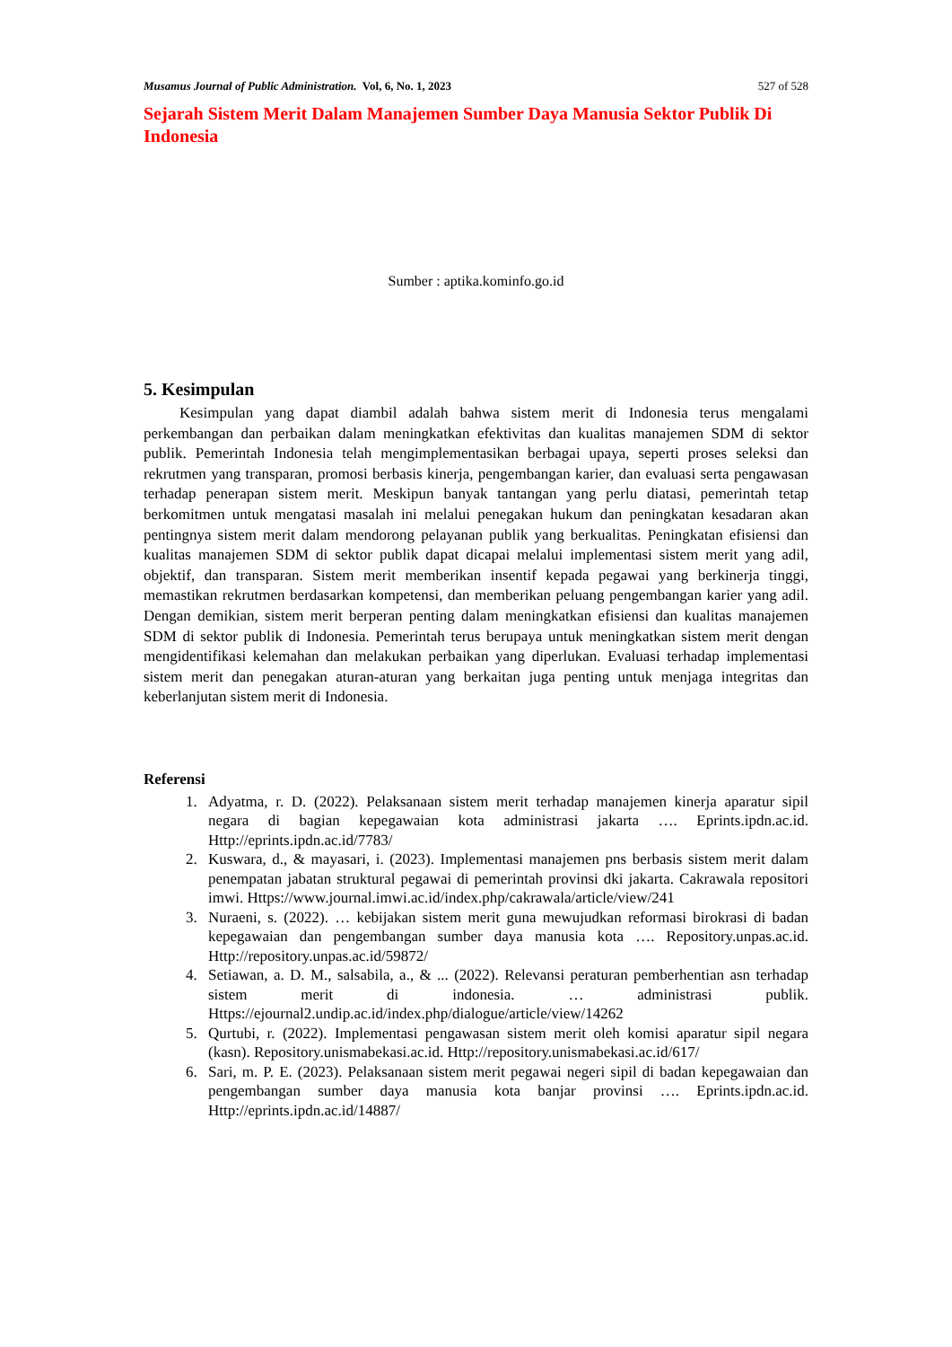Musamus Journal of Public Administration. Vol, 6, No. 1, 2023 527 of 528
Sejarah Sistem Merit Dalam Manajemen Sumber Daya Manusia Sektor Publik Di Indonesia
Sumber : aptika.kominfo.go.id
5. Kesimpulan
Kesimpulan yang dapat diambil adalah bahwa sistem merit di Indonesia terus mengalami perkembangan dan perbaikan dalam meningkatkan efektivitas dan kualitas manajemen SDM di sektor publik. Pemerintah Indonesia telah mengimplementasikan berbagai upaya, seperti proses seleksi dan rekrutmen yang transparan, promosi berbasis kinerja, pengembangan karier, dan evaluasi serta pengawasan terhadap penerapan sistem merit. Meskipun banyak tantangan yang perlu diatasi, pemerintah tetap berkomitmen untuk mengatasi masalah ini melalui penegakan hukum dan peningkatan kesadaran akan pentingnya sistem merit dalam mendorong pelayanan publik yang berkualitas. Peningkatan efisiensi dan kualitas manajemen SDM di sektor publik dapat dicapai melalui implementasi sistem merit yang adil, objektif, dan transparan. Sistem merit memberikan insentif kepada pegawai yang berkinerja tinggi, memastikan rekrutmen berdasarkan kompetensi, dan memberikan peluang pengembangan karier yang adil. Dengan demikian, sistem merit berperan penting dalam meningkatkan efisiensi dan kualitas manajemen SDM di sektor publik di Indonesia. Pemerintah terus berupaya untuk meningkatkan sistem merit dengan mengidentifikasi kelemahan dan melakukan perbaikan yang diperlukan. Evaluasi terhadap implementasi sistem merit dan penegakan aturan-aturan yang berkaitan juga penting untuk menjaga integritas dan keberlanjutan sistem merit di Indonesia.
Referensi
1. Adyatma, r. D. (2022). Pelaksanaan sistem merit terhadap manajemen kinerja aparatur sipil negara di bagian kepegawaian kota administrasi jakarta …. Eprints.ipdn.ac.id. Http://eprints.ipdn.ac.id/7783/
2. Kuswara, d., & mayasari, i. (2023). Implementasi manajemen pns berbasis sistem merit dalam penempatan jabatan struktural pegawai di pemerintah provinsi dki jakarta. Cakrawala repositori imwi. Https://www.journal.imwi.ac.id/index.php/cakrawala/article/view/241
3. Nuraeni, s. (2022). … kebijakan sistem merit guna mewujudkan reformasi birokrasi di badan kepegawaian dan pengembangan sumber daya manusia kota …. Repository.unpas.ac.id. Http://repository.unpas.ac.id/59872/
4. Setiawan, a. D. M., salsabila, a., & ... (2022). Relevansi peraturan pemberhentian asn terhadap sistem merit di indonesia. … administrasi publik. Https://ejournal2.undip.ac.id/index.php/dialogue/article/view/14262
5. Qurtubi, r. (2022). Implementasi pengawasan sistem merit oleh komisi aparatur sipil negara (kasn). Repository.unismabekasi.ac.id. Http://repository.unismabekasi.ac.id/617/
6. Sari, m. P. E. (2023). Pelaksanaan sistem merit pegawai negeri sipil di badan kepegawaian dan pengembangan sumber daya manusia kota banjar provinsi …. Eprints.ipdn.ac.id. Http://eprints.ipdn.ac.id/14887/